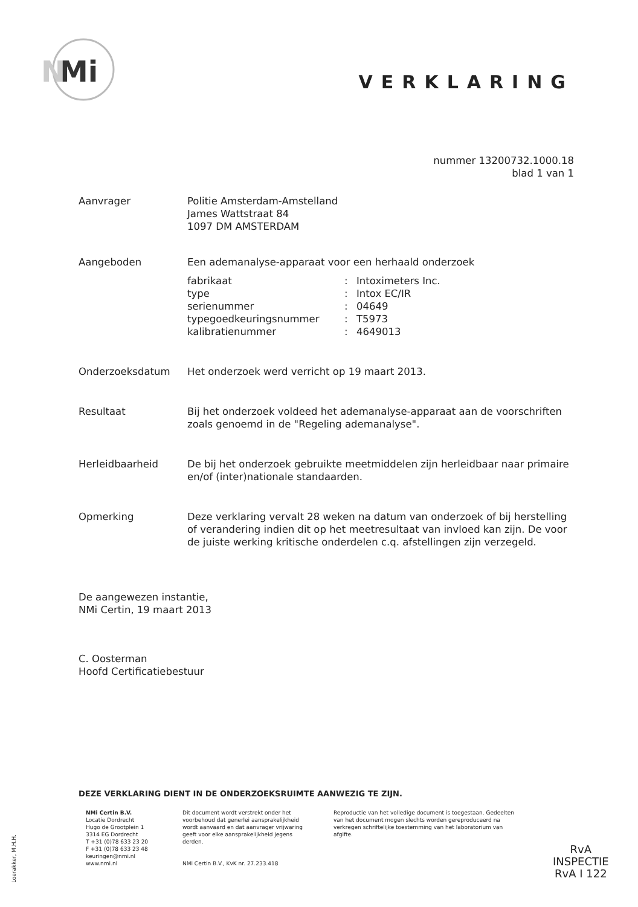Mi
N
VERKLARING
nummer 13200732.1000.18
blad 1 van 1
Aanvrager Politie Amsterdam-Amstelland
James Wattstraat 84
1097 DM AMSTERDAM
Aangeboden Een ademanalyse-apparaat voor een herhaald onderzoek
fabrikaat: Intoximeters Inc.
type: Intox EC/IR
serienummer: 04649
typegoedkeuringsnummer: T5973
kalibratienummer: 4649013
Onderzoeksdatum Het onderzoek werd verricht op 19 maart 2013.
Resultaat Bij het onderzoek voldeed het ademanalyse-apparaat aan de voorschriften zoals genoemd in de "Regeling ademanalyse".
Herleidbaarheid De bij het onderzoek gebruikte meetmiddelen zijn herleidbaar naar primaire en/of (inter)nationale standaarden.
Opmerking Deze verklaring vervalt 28 weken na datum van onderzoek of bij herstelling of verandering indien dit op het meetresultaat van invloed kan zijn. De voor de juiste werking kritische onderdelen c.q. afstellingen zijn verzegeld.
De aangewezen instantie,
NMi Certin, 19 maart 2013
C. Oosterman
Hoofd Certificatiebestuur
DEZE VERKLARING DIENT IN DE ONDERZOEKSRUIMTE AANWEZIG TE ZIJN.
NMi Certin B.V.
Locatie Dordrecht
Hugo de Grootplein 1
3314 EG Dordrecht
T +31 (0)78 633 23 20
F +31 (0)78 633 23 48
keuringen@nmi.nl
www.nmi.nl
Dit document wordt verstrekt onder het voorbehoud dat generlei aansprakelijkheid wordt aanvaard en dat aanvrager vrijwaring geeft voor elke aansprakelijkheid jegens derden.
NMi Certin B.V., KvK nr. 27.233.418
Reproductie van het volledige document is toegestaan. Gedeelten van het document mogen slechts worden gereproduceerd na verkregen schriftelijke toestemming van het laboratorium van afgifte.
Loerakker, M.H.H.
RvA
INSPECTIE
RvA I 122